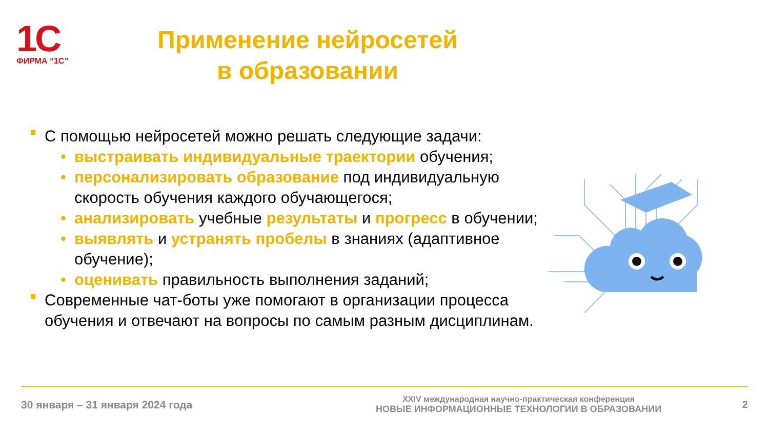1С
ФИРМА “1С”
Применение нейросетей
в образовании
С помощью нейросетей можно решать следующие задачи:
• выстраивать индивидуальные траектории обучения;
• персонализировать образование под индивидуальную скорость обучения каждого обучающегося;
• анализировать учебные результаты и прогресс в обучении;
• выявлять и устранять пробелы в знаниях (адаптивное обучение);
• оценивать правильность выполнения заданий;
Современные чат-боты уже помогают в организации процесса обучения и отвечают на вопросы по самым разным дисциплинам.
30 января – 31 января 2024 года
XXIV международная научно-практическая конференция
НОВЫЕ ИНФОРМАЦИОННЫЕ ТЕХНОЛОГИИ В ОБРАЗОВАНИИ
2